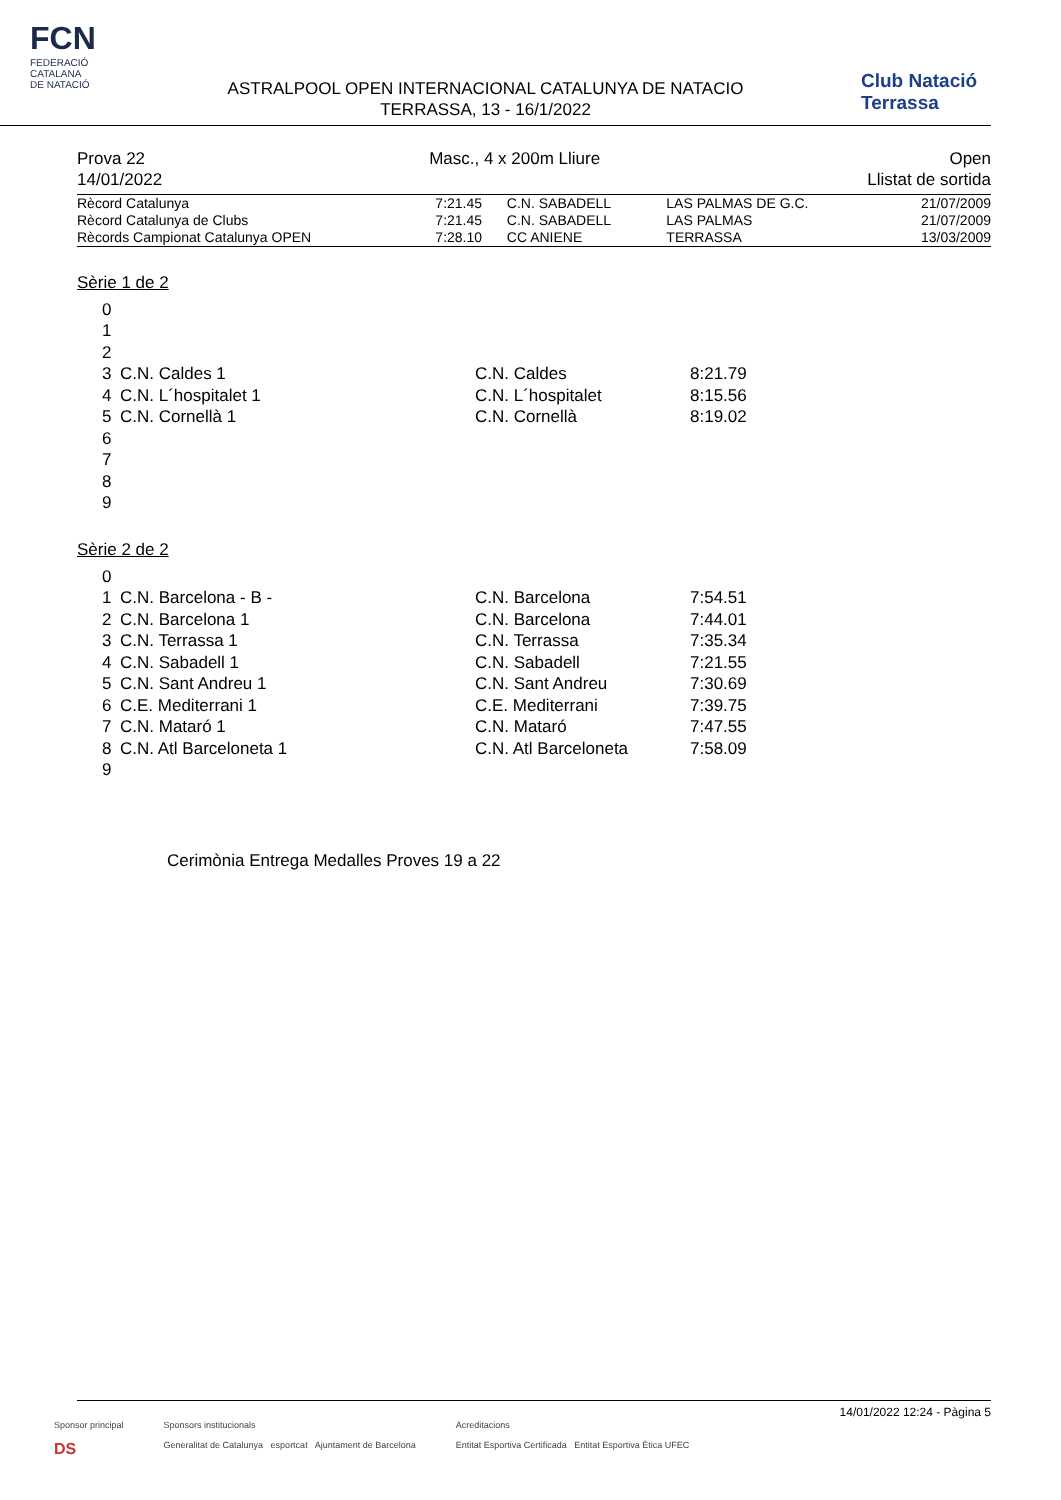FCN
FEDERACIÓ
CATALANA
DE NATACIÓ
ASTRALPOOL OPEN INTERNACIONAL CATALUNYA DE NATACIO
TERRASSA, 13 - 16/1/2022
Club Natació
Terrassa
Prova 22
14/01/2022
Masc., 4 x 200m Lliure Open
Llistat de sortida
| Rècord Catalunya | 7:21.45 | C.N. SABADELL | LAS PALMAS DE G.C. | 21/07/2009 |
| Rècord Catalunya de Clubs | 7:21.45 | C.N. SABADELL | LAS PALMAS | 21/07/2009 |
| Rècords Campionat Catalunya OPEN | 7:28.10 | CC ANIENE | TERRASSA | 13/03/2009 |
Sèrie 1 de 2
| 0 | | | |
| 1 | | | |
| 2 | | | |
| 3 | C.N. Caldes 1 | C.N. Caldes | 8:21.79 |
| 4 | C.N. L´hospitalet 1 | C.N. L´hospitalet | 8:15.56 |
| 5 | C.N. Cornellà 1 | C.N. Cornellà | 8:19.02 |
| 6 | | | |
| 7 | | | |
| 8 | | | |
| 9 | | | |
Sèrie 2 de 2
| 0 | | | |
| 1 | C.N. Barcelona - B - | C.N. Barcelona | 7:54.51 |
| 2 | C.N. Barcelona 1 | C.N. Barcelona | 7:44.01 |
| 3 | C.N. Terrassa 1 | C.N. Terrassa | 7:35.34 |
| 4 | C.N. Sabadell 1 | C.N. Sabadell | 7:21.55 |
| 5 | C.N. Sant Andreu 1 | C.N. Sant Andreu | 7:30.69 |
| 6 | C.E. Mediterrani 1 | C.E. Mediterrani | 7:39.75 |
| 7 | C.N. Mataró 1 | C.N. Mataró | 7:47.55 |
| 8 | C.N. Atl Barceloneta 1 | C.N. Atl Barceloneta | 7:58.09 |
| 9 | | | |
Cerimònia Entrega Medalles Proves 19 a 22
14/01/2022 12:24 - Pàgina 5
Sponsor principal
DS
Sponsors institucionals
Generalitat de Catalunya esportcat Ajuntament de Barcelona
Acreditacions
Entitat Esportiva Certificada Entitat Esportiva Ètica UFEC